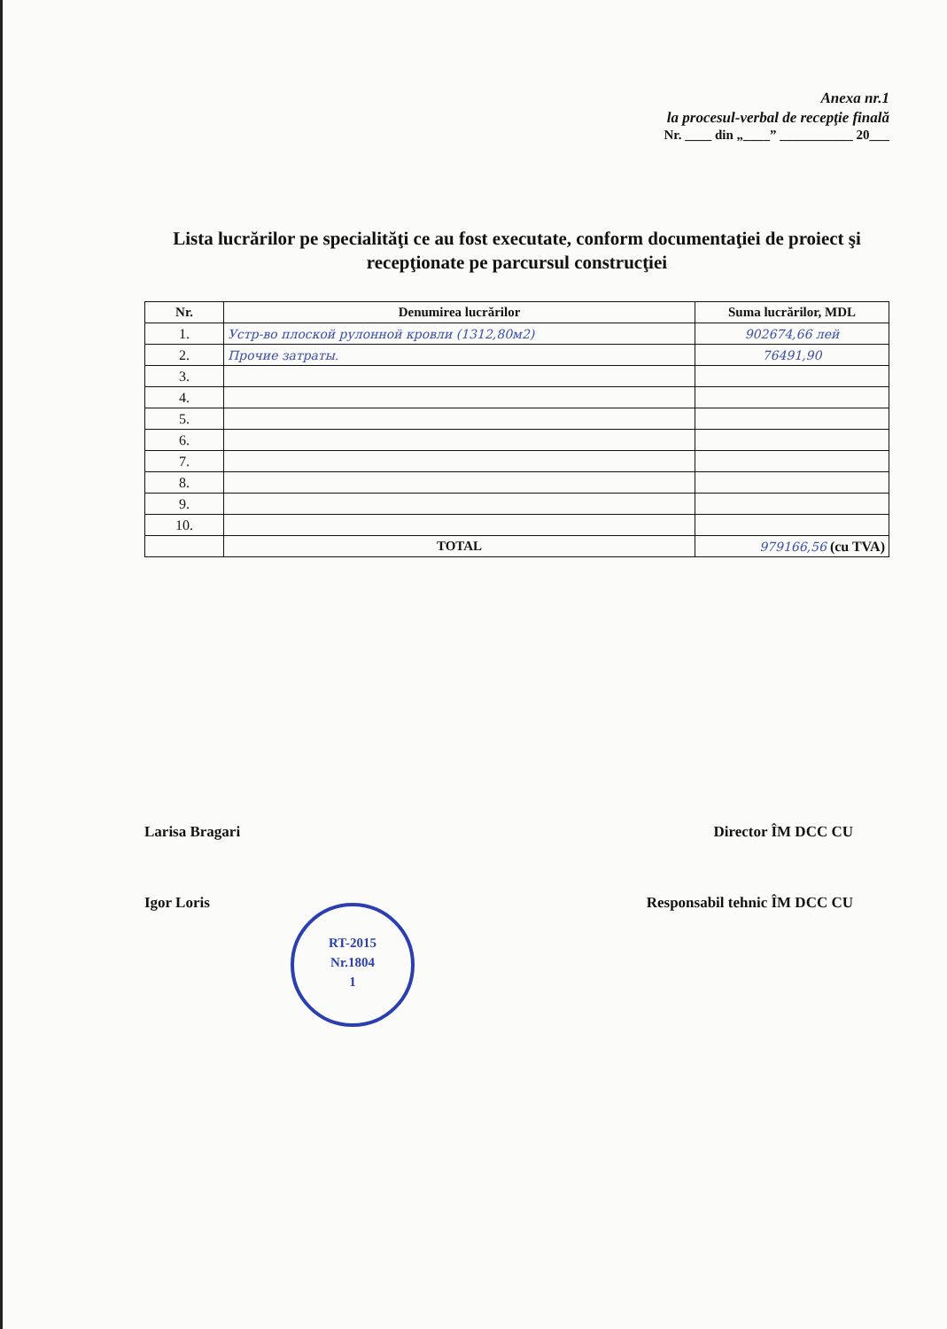Anexa nr.1
la procesul-verbal de recepţie finală
Nr. ____ din „____” ___________ 20___
Lista lucrărilor pe specialităţi ce au fost executate, conform documentaţiei de proiect şi recepţionate pe parcursul construcţiei
| Nr. | Denumirea lucrărilor | Suma lucrărilor, MDL |
| --- | --- | --- |
| 1. | Устр-во плоской рулонной кровли (1312,80м2) | 902674,66 лей |
| 2. | Прочие затраты. | 76491,90 |
| 3. | | |
| 4. | | |
| 5. | | |
| 6. | | |
| 7. | | |
| 8. | | |
| 9. | | |
| 10. | | |
| | TOTAL | 979166,56 (cu TVA) |
Larisa Bragari Director ÎM DCC CU
Igor Loris Responsabil tehnic ÎM DCC CU
RT-2015
Nr.1804
1